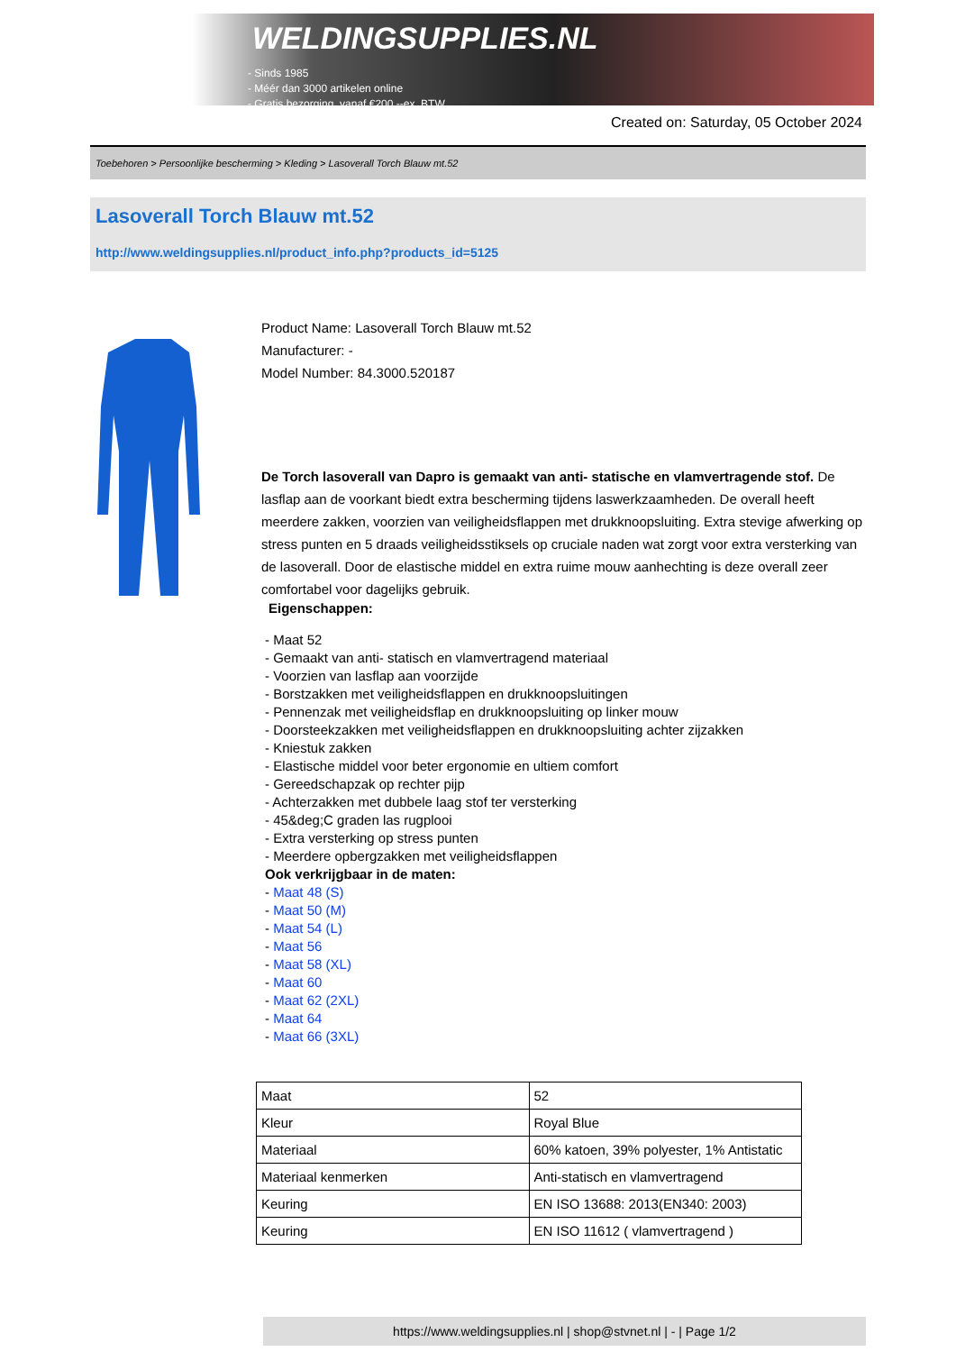WELDINGSUPPLIES.NL
- Sinds 1985
- Méér dan 3000 artikelen online
- Gratis bezorging, vanaf €200,--ex. BTW
Created on: Saturday, 05 October 2024
Toebehoren > Persoonlijke bescherming > Kleding > Lasoverall Torch Blauw mt.52
Lasoverall Torch Blauw mt.52
http://www.weldingsupplies.nl/product_info.php?products_id=5125
Product Name: Lasoverall Torch Blauw mt.52
Manufacturer: -
Model Number: 84.3000.520187
De Torch lasoverall van Dapro is gemaakt van anti- statische en vlamvertragende stof. De lasflap aan de voorkant biedt extra bescherming tijdens laswerkzaamheden. De overall heeft meerdere zakken, voorzien van veiligheidsflappen met drukknoopsluiting. Extra stevige afwerking op stress punten en 5 draads veiligheidsstiksels op cruciale naden wat zorgt voor extra versterking van de lasoverall. Door de elastische middel en extra ruime mouw aanhechting is deze overall zeer comfortabel voor dagelijks gebruik.
Eigenschappen:
- Maat 52
- Gemaakt van anti- statisch en vlamvertragend materiaal
- Voorzien van lasflap aan voorzijde
- Borstzakken met veiligheidsflappen en drukknoopsluitingen
- Pennenzak met veiligheidsflap en drukknoopsluiting op linker mouw
- Doorsteekzakken met veiligheidsflappen en drukknoopsluiting achter zijzakken
- Kniestuk zakken
- Elastische middel voor beter ergonomie en ultiem comfort
- Gereedschapzak op rechter pijp
- Achterzakken met dubbele laag stof ter versterking
- 45&deg;C graden las rugplooi
- Extra versterking op stress punten
- Meerdere opbergzakken met veiligheidsflappen
Ook verkrijgbaar in de maten:
- Maat 48 (S)
- Maat 50 (M)
- Maat 54 (L)
- Maat 56
- Maat 58 (XL)
- Maat 60
- Maat 62 (2XL)
- Maat 64
- Maat 66 (3XL)
| Maat | 52 |
| Kleur | Royal Blue |
| Materiaal | 60% katoen, 39% polyester, 1% Antistatic |
| Materiaal kenmerken | Anti-statisch en vlamvertragend |
| Keuring | EN ISO 13688: 2013(EN340: 2003) |
| Keuring | EN ISO 11612 ( vlamvertragend ) |
https://www.weldingsupplies.nl | shop@stvnet.nl | - | Page 1/2